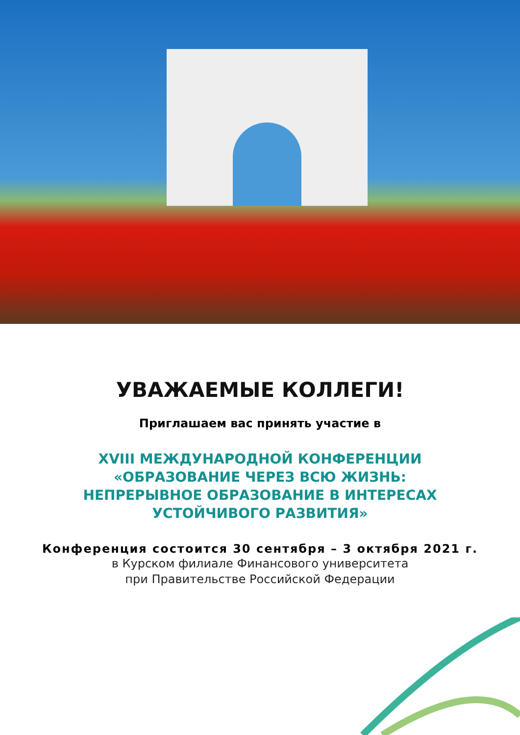УВАЖАЕМЫЕ КОЛЛЕГИ!
Приглашаем вас принять участие в
XVIII МЕЖДУНАРОДНОЙ КОНФЕРЕНЦИИ
«ОБРАЗОВАНИЕ ЧЕРЕЗ ВСЮ ЖИЗНЬ:
НЕПРЕРЫВНОЕ ОБРАЗОВАНИЕ В ИНТЕРЕСАХ
УСТОЙЧИВОГО РАЗВИТИЯ»
Конференция состоится 30 сентября – 3 октября 2021 г.
в Курском филиале Финансового университета
при Правительстве Российской Федерации